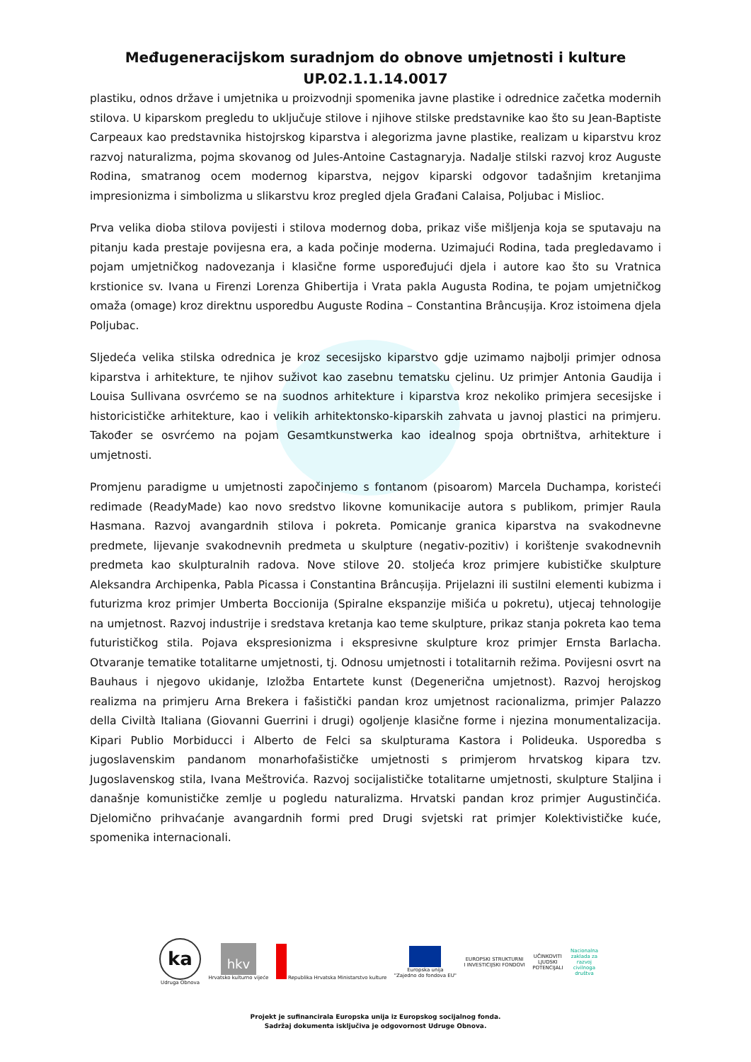Međugeneracijskom suradnjom do obnove umjetnosti i kulture
UP.02.1.1.14.0017
plastiku, odnos države i umjetnika u proizvodnji spomenika javne plastike i odrednice začetka modernih stilova. U kiparskom pregledu to uključuje stilove i njihove stilske predstavnike kao što su Jean-Baptiste Carpeaux kao predstavnika histojrskog kiparstva i alegorizma javne plastike, realizam u kiparstvu kroz razvoj naturalizma, pojma skovanog od Jules-Antoine Castagnaryja. Nadalje stilski razvoj kroz Auguste Rodina, smatranog ocem modernog kiparstva, nejgov kiparski odgovor tadašnjim kretanjima impresionizma i simbolizma u slikarstvu kroz pregled djela Građani Calaisa, Poljubac i Mislioc.
Prva velika dioba stilova povijesti i stilova modernog doba, prikaz više mišljenja koja se sputavaju na pitanju kada prestaje povijesna era, a kada počinje moderna. Uzimajući Rodina, tada pregledavamo i pojam umjetničkog nadovezanja i klasične forme uspoređujući djela i autore kao što su Vratnica krstionice sv. Ivana u Firenzi Lorenza Ghibertija i Vrata pakla Augusta Rodina, te pojam umjetničkog omaža (omage) kroz direktnu usporedbu Auguste Rodina – Constantina Brâncușija. Kroz istoimena djela Poljubac.
Sljedeća velika stilska odrednica je kroz secesijsko kiparstvo gdje uzimamo najbolji primjer odnosa kiparstva i arhitekture, te njihov suživot kao zasebnu tematsku cjelinu. Uz primjer Antonia Gaudija i Louisa Sullivana osvrćemo se na suodnos arhitekture i kiparstva kroz nekoliko primjera secesijske i historicističke arhitekture, kao i velikih arhitektonsko-kiparskih zahvata u javnoj plastici na primjeru. Također se osvrćemo na pojam Gesamtkunstwerka kao idealnog spoja obrtništva, arhitekture i umjetnosti.
Promjenu paradigme u umjetnosti započinjemo s fontanom (pisoarom) Marcela Duchampa, koristeći redimade (ReadyMade) kao novo sredstvo likovne komunikacije autora s publikom, primjer Raula Hasmana. Razvoj avangardnih stilova i pokreta. Pomicanje granica kiparstva na svakodnevne predmete, lijevanje svakodnevnih predmeta u skulpture (negativ-pozitiv) i korištenje svakodnevnih predmeta kao skulpturalnih radova. Nove stilove 20. stoljeća kroz primjere kubističke skulpture Aleksandra Archipenka, Pabla Picassa i Constantina Brâncușija. Prijelazni ili sustilni elementi kubizma i futurizma kroz primjer Umberta Boccionija (Spiralne ekspanzije mišića u pokretu), utjecaj tehnologije na umjetnost. Razvoj industrije i sredstava kretanja kao teme skulpture, prikaz stanja pokreta kao tema futurističkog stila. Pojava ekspresionizma i ekspresivne skulpture kroz primjer Ernsta Barlacha. Otvaranje tematike totalitarne umjetnosti, tj. Odnosu umjetnosti i totalitarnih režima. Povijesni osvrt na Bauhaus i njegovo ukidanje, Izložba Entartete kunst (Degenerična umjetnost). Razvoj herojskog realizma na primjeru Arna Brekera i fašistički pandan kroz umjetnost racionalizma, primjer Palazzo della Civiltà Italiana (Giovanni Guerrini i drugi) ogoljenje klasične forme i njezina monumentalizacija. Kipari Publio Morbiducci i Alberto de Felci sa skulpturama Kastora i Polideuka. Usporedba s jugoslavenskim pandanom monarhofašističke umjetnosti s primjerom hrvatskog kipara tzv. Jugoslavenskog stila, Ivana Meštrovića. Razvoj socijalističke totalitarne umjetnosti, skulpture Staljina i današnje komunističke zemlje u pogledu naturalizma. Hrvatski pandan kroz primjer Augustinčića. Djelomično prihvaćanje avangardnih formi pred Drugi svjetski rat primjer Kolektivističke kuće, spomenika internacionali.
ka
Udruga Obnova
hkv
Hrvatsko kulturno vijeće
Republika Hrvatska Ministarstvo kulture
Europska unija
"Zajedno do fondova EU"
EUROPSKI STRUKTURNI
I INVESTICIJSKI FONDOVI
UČINKOVITI
LJUDSKI
POTENCIJALI
Nacionalna
zaklada za
razvoj
civilnoga
društva
Projekt je sufinancirala Europska unija iz Europskog socijalnog fonda.
Sadržaj dokumenta isključiva je odgovornost Udruge Obnova.